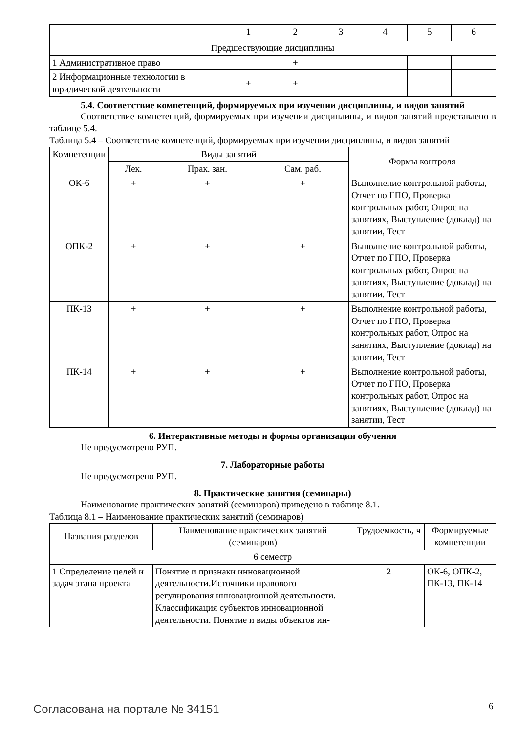| | 1 | 2 | 3 | 4 | 5 | 6 |
| Предшествующие дисциплины | | | | | | |
| 1 Административное право | | + | | | | |
| 2 Информационные технологии в юридической деятельности | + | + | | | | |
5.4. Соответствие компетенций, формируемых при изучении дисциплины, и видов занятий
Соответствие компетенций, формируемых при изучении дисциплины, и видов занятий представлено в таблице 5.4.
Таблица 5.4 – Соответствие компетенций, формируемых при изучении дисциплины, и видов занятий
| Компетенции | Виды занятий | | | Формы контроля |
| --- | --- | --- | --- | --- |
| | Лек. | Прак. зан. | Сам. раб. | |
| ОК-6 | + | + | + | Выполнение контрольной работы, Отчет по ГПО, Проверка контрольных работ, Опрос на занятиях, Выступление (доклад) на занятии, Тест |
| ОПК-2 | + | + | + | Выполнение контрольной работы, Отчет по ГПО, Проверка контрольных работ, Опрос на занятиях, Выступление (доклад) на занятии, Тест |
| ПК-13 | + | + | + | Выполнение контрольной работы, Отчет по ГПО, Проверка контрольных работ, Опрос на занятиях, Выступление (доклад) на занятии, Тест |
| ПК-14 | + | + | + | Выполнение контрольной работы, Отчет по ГПО, Проверка контрольных работ, Опрос на занятиях, Выступление (доклад) на занятии, Тест |
6. Интерактивные методы и формы организации обучения
Не предусмотрено РУП.
7. Лабораторные работы
Не предусмотрено РУП.
8. Практические занятия (семинары)
Наименование практических занятий (семинаров) приведено в таблице 8.1.
Таблица 8.1 – Наименование практических занятий (семинаров)
| Названия разделов | Наименование практических занятий (семинаров) | Трудоемкость, ч | Формируемые компетенции |
| --- | --- | --- | --- |
| 6 семестр | | | |
| 1 Определение целей и задач этапа проекта | Понятие и признаки инновационной деятельности.Источники правового регулирования инновационной деятельности. Классификация субъектов инновационной деятельности. Понятие и виды объектов ин- | 2 | ОК-6, ОПК-2, ПК-13, ПК-14 |
Согласована на портале № 34151 6